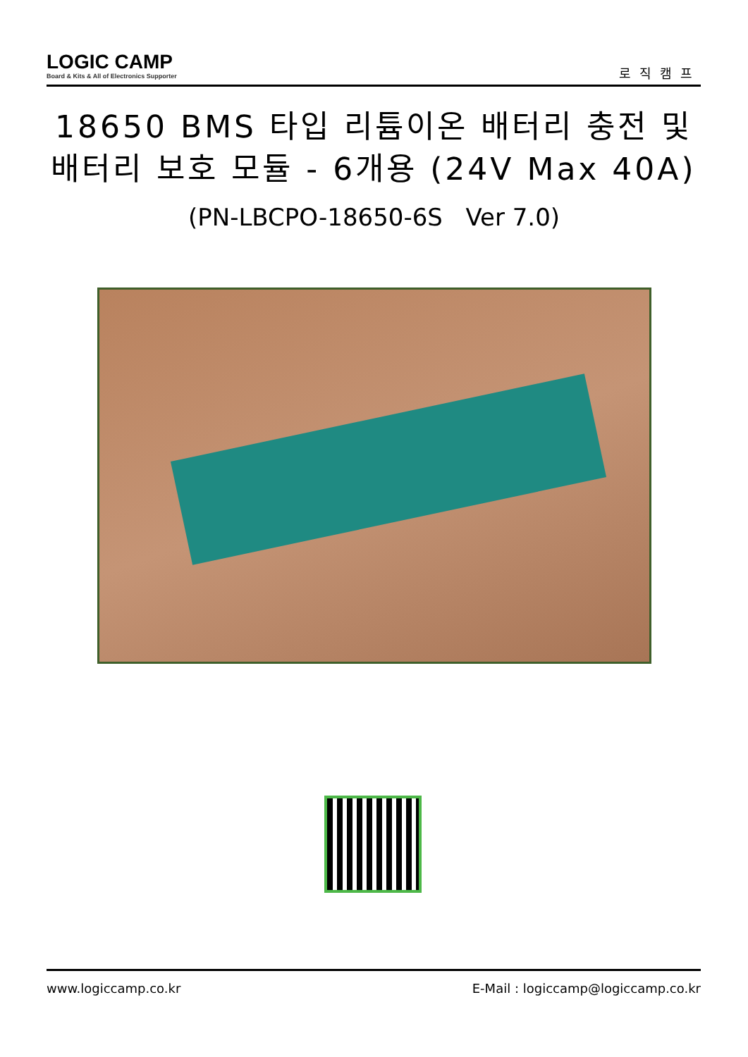LOGIC CAMP
Board & Kits & All of Electronics Supporter
로직캠프
18650 BMS 타입 리튬이온 배터리 충전 및
배터리 보호 모듈 - 6개용 (24V Max 40A)
(PN-LBCPO-18650-6S Ver 7.0)
www.logiccamp.co.kr E-Mail : logiccamp@logiccamp.co.kr